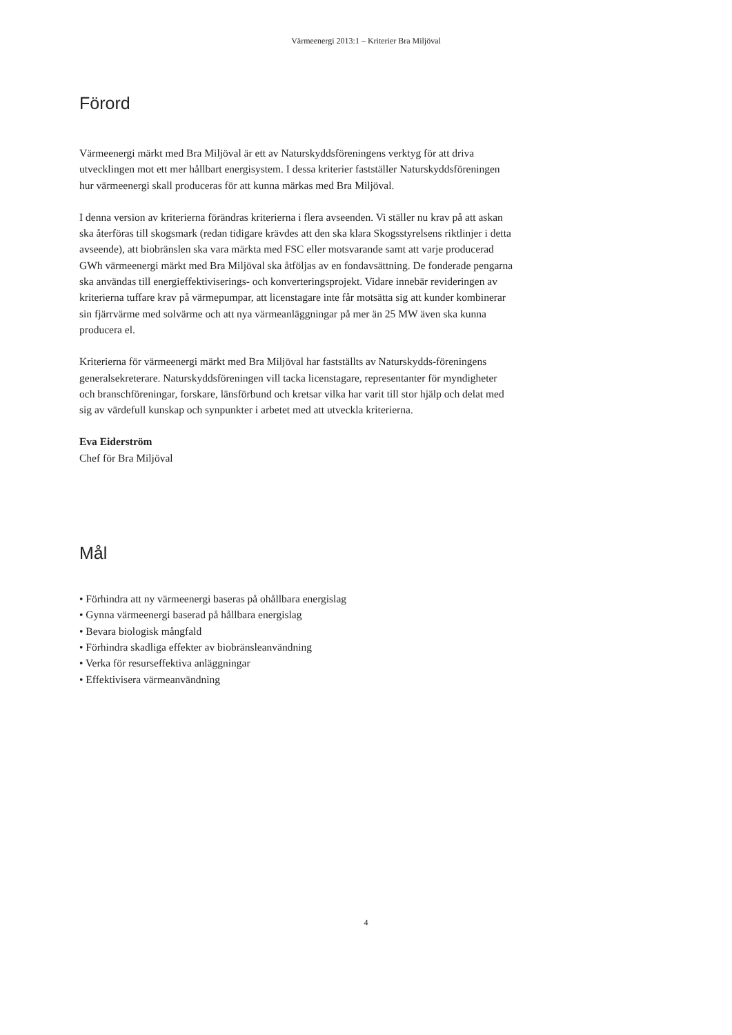Värmeenergi 2013:1 – Kriterier Bra Miljöval
Förord
Värmeenergi märkt med Bra Miljöval är ett av Naturskyddsföreningens verktyg för att driva utvecklingen mot ett mer hållbart energisystem. I dessa kriterier fastställer Naturskyddsföreningen hur värmeenergi skall produceras för att kunna märkas med Bra Miljöval.
I denna version av kriterierna förändras kriterierna i flera avseenden. Vi ställer nu krav på att askan ska återföras till skogsmark (redan tidigare krävdes att den ska klara Skogsstyrelsens riktlinjer i detta avseende), att biobränslen ska vara märkta med FSC eller motsvarande samt att varje producerad GWh värmeenergi märkt med Bra Miljöval ska åtföljas av en fondavsättning. De fonderade pengarna ska användas till energieffektiviserings- och konverteringsprojekt. Vidare innebär revideringen av kriterierna tuffare krav på värmepumpar, att licenstagare inte får motsätta sig att kunder kombinerar sin fjärrvärme med solvärme och att nya värmeanläggningar på mer än 25 MW även ska kunna producera el.
Kriterierna för värmeenergi märkt med Bra Miljöval har fastställts av Naturskydds-föreningens generalsekreterare. Naturskyddsföreningen vill tacka licenstagare, representanter för myndigheter och branschföreningar, forskare, länsförbund och kretsar vilka har varit till stor hjälp och delat med sig av värdefull kunskap och synpunkter i arbetet med att utveckla kriterierna.
Eva Eiderström
Chef för Bra Miljöval
Mål
• Förhindra att ny värmeenergi baseras på ohållbara energislag
• Gynna värmeenergi baserad på hållbara energislag
• Bevara biologisk mångfald
• Förhindra skadliga effekter av biobränsleanvändning
• Verka för resurseffektiva anläggningar
• Effektivisera värmeanvändning
4